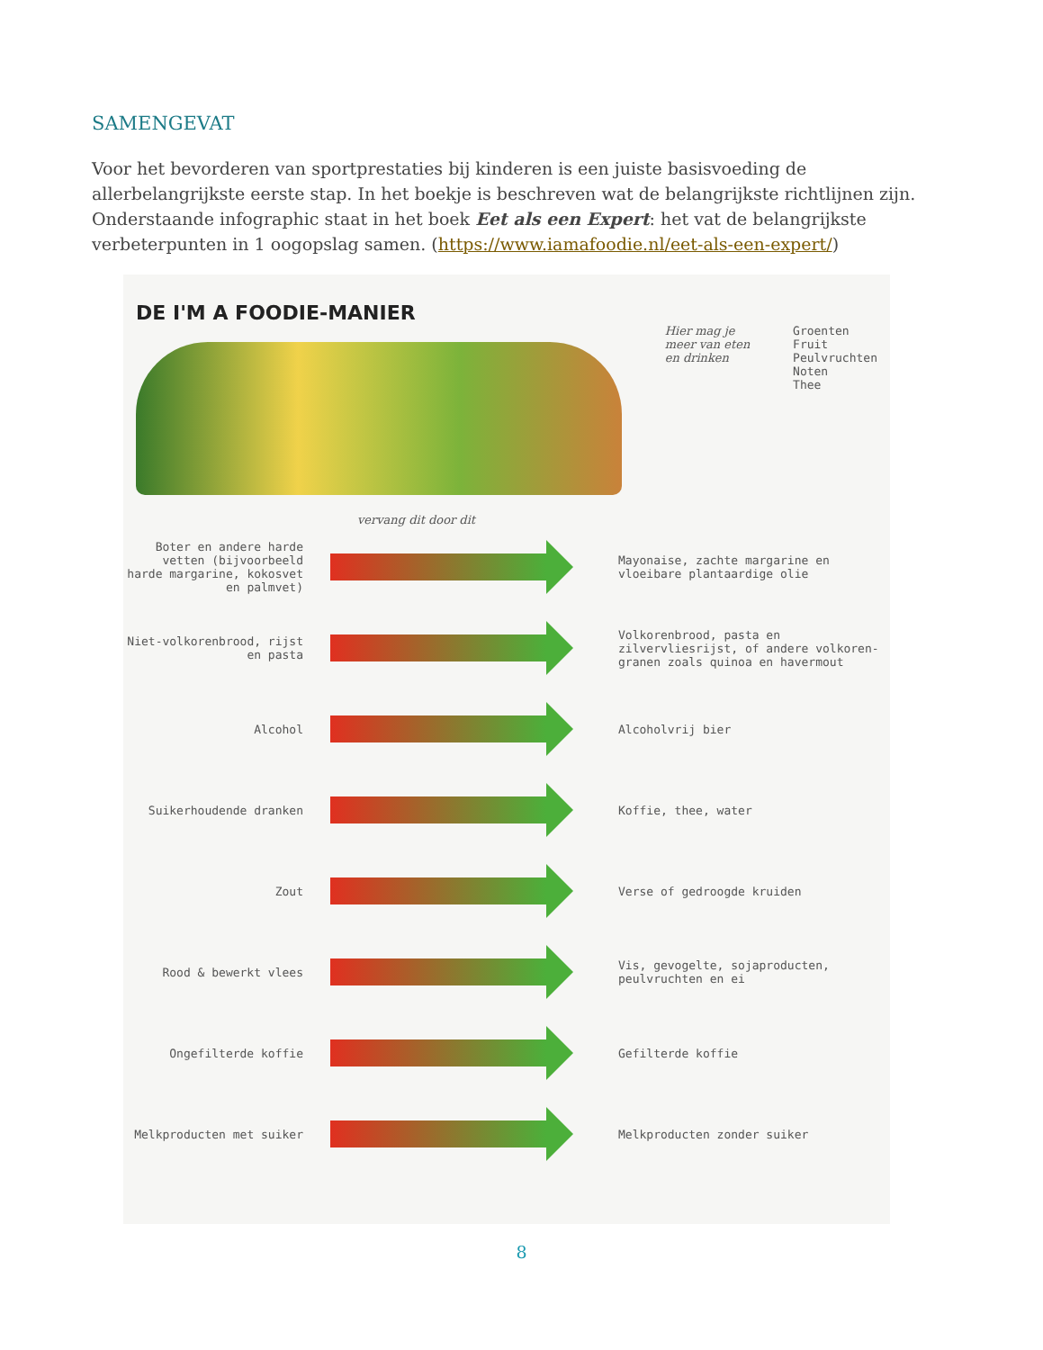SAMENGEVAT
Voor het bevorderen van sportprestaties bij kinderen is een juiste basisvoeding de allerbelangrijkste eerste stap. In het boekje is beschreven wat de belangrijkste richtlijnen zijn. Onderstaande infographic staat in het boek Eet als een Expert: het vat de belangrijkste verbeterpunten in 1 oogopslag samen. (https://www.iamafoodie.nl/eet-als-een-expert/)
DE I'M A FOODIE-MANIER
Hier mag je
meer van eten
en drinken
Groenten
Fruit
Peulvruchten
Noten
Thee
vervang dit door dit
Boter en andere harde vetten (bijvoorbeeld harde margarine, kokosvet en palmvet)
Mayonaise, zachte margarine en vloeibare plantaardige olie
Niet-volkorenbrood, rijst en pasta
Volkorenbrood, pasta en zilvervliesrijst, of andere volkoren-granen zoals quinoa en havermout
Alcohol Alcoholvrij bier
Suikerhoudende dranken Koffie, thee, water
Zout Verse of gedroogde kruiden
Rood & bewerkt vlees
Vis, gevogelte, sojaproducten, peulvruchten en ei
Ongefilterde koffie Gefilterde koffie
Melkproducten met suiker Melkproducten zonder suiker
8